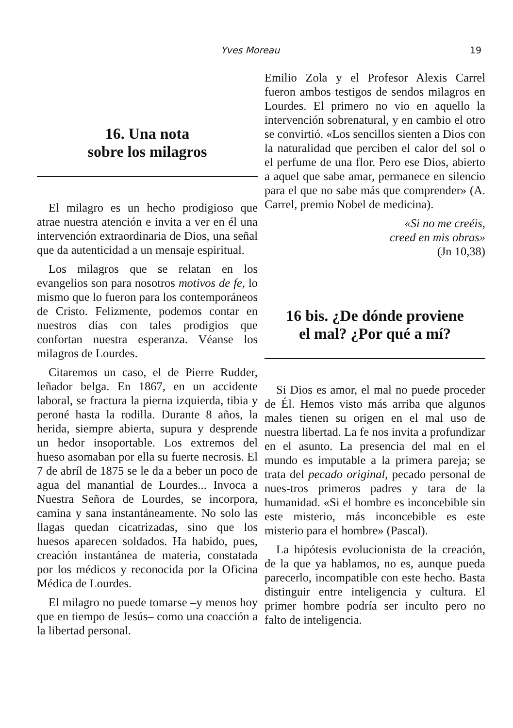Yves Moreau 19
16. Una nota
sobre los milagros
El milagro es un hecho prodigioso que atrae nuestra atención e invita a ver en él una intervención extraordinaria de Dios, una señal que da autenticidad a un mensaje espiritual.
Los milagros que se relatan en los evangelios son para nosotros motivos de fe, lo mismo que lo fueron para los contemporáneos de Cristo. Felizmente, podemos contar en nuestros días con tales prodigios que confortan nuestra esperanza. Véanse los milagros de Lourdes.
Citaremos un caso, el de Pierre Rudder, leñador belga. En 1867, en un accidente laboral, se fractura la pierna izquierda, tibia y peroné hasta la rodilla. Durante 8 años, la herida, siempre abierta, supura y desprende un hedor insoportable. Los extremos del hueso asomaban por ella su fuerte necrosis. El 7 de abríl de 1875 se le da a beber un poco de agua del manantial de Lourdes... Invoca a Nuestra Señora de Lourdes, se incorpora, camina y sana instantáneamente. No solo las llagas quedan cicatrizadas, sino que los huesos aparecen soldados. Ha habido, pues, creación instantánea de materia, constatada por los médicos y reconocida por la Oficina Médica de Lourdes.
El milagro no puede tomarse –y menos hoy que en tiempo de Jesús– como una coacción a la libertad personal.
Emilio Zola y el Profesor Alexis Carrel fueron ambos testigos de sendos milagros en Lourdes. El primero no vio en aquello la intervención sobrenatural, y en cambio el otro se convirtió. «Los sencillos sienten a Dios con la naturalidad que perciben el calor del sol o el perfume de una flor. Pero ese Dios, abierto a aquel que sabe amar, permanece en silencio para el que no sabe más que comprender» (A. Carrel, premio Nobel de medicina).
«Si no me creéis,
creed en mis obras»
(Jn 10,38)
16 bis. ¿De dónde proviene
el mal? ¿Por qué a mí?
Si Dios es amor, el mal no puede proceder de Él. Hemos visto más arriba que algunos males tienen su origen en el mal uso de nuestra libertad. La fe nos invita a profundizar en el asunto. La presencia del mal en el mundo es imputable a la primera pareja; se trata del pecado original, pecado personal de nues-tros primeros padres y tara de la humanidad. «Si el hombre es inconcebible sin este misterio, más inconcebible es este misterio para el hombre» (Pascal).
La hipótesis evolucionista de la creación, de la que ya hablamos, no es, aunque pueda parecerlo, incompatible con este hecho. Basta distinguir entre inteligencia y cultura. El primer hombre podría ser inculto pero no falto de inteligencia.